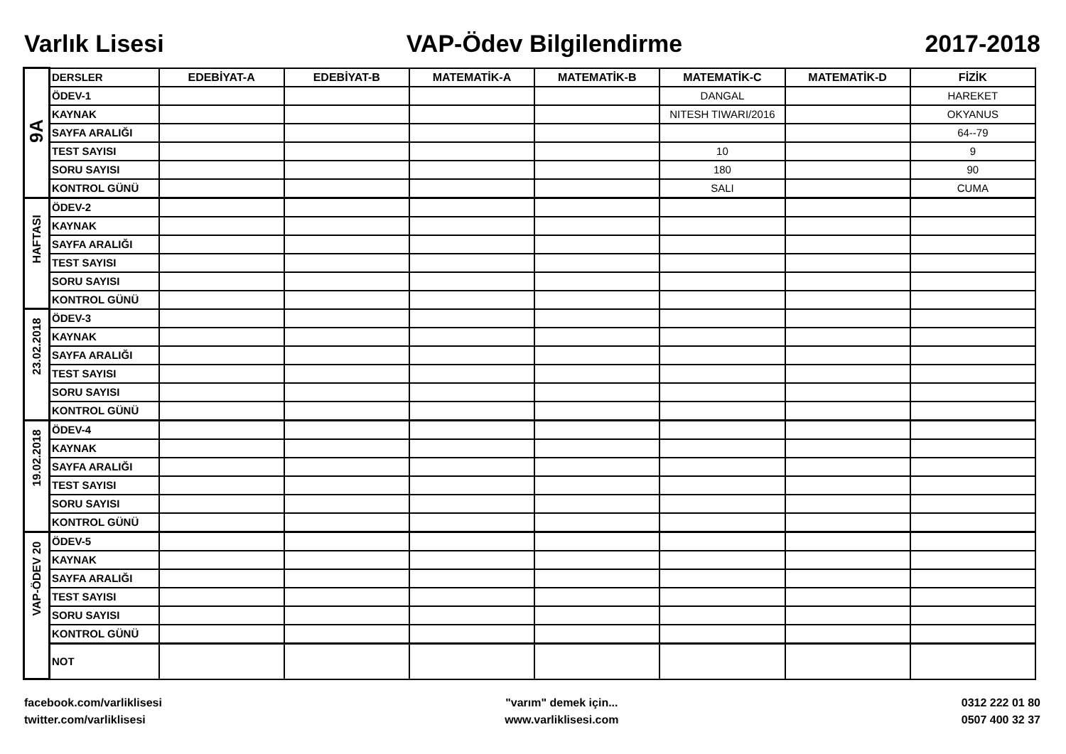Varlık Lisesi VAP-Ödev Bilgilendirme 2017-2018
| 9A | DERSLER | EDEBİYAT-A | EDEBİYAT-B | MATEMATİK-A | MATEMATİK-B | MATEMATİK-C | MATEMATİK-D | FİZİK |
| | ÖDEV-1 | | | | | DANGAL | | HAREKET |
| | KAYNAK | | | | | NITESH TIWARI/2016 | | OKYANUS |
| | SAYFA ARALIĞI | | | | | | | 64--79 |
| | TEST SAYISI | | | | | 10 | | 9 |
| | SORU SAYISI | | | | | 180 | | 90 |
| | KONTROL GÜNÜ | | | | | SALI | | CUMA |
| HAFTASI | ÖDEV-2 | | | | | | | |
| | KAYNAK | | | | | | | |
| | SAYFA ARALIĞI | | | | | | | |
| | TEST SAYISI | | | | | | | |
| | SORU SAYISI | | | | | | | |
| | KONTROL GÜNÜ | | | | | | | |
| 23.02.2018 | ÖDEV-3 | | | | | | | |
| | KAYNAK | | | | | | | |
| | SAYFA ARALIĞI | | | | | | | |
| | TEST SAYISI | | | | | | | |
| | SORU SAYISI | | | | | | | |
| | KONTROL GÜNÜ | | | | | | | |
| 19.02.2018 | ÖDEV-4 | | | | | | | |
| | KAYNAK | | | | | | | |
| | SAYFA ARALIĞI | | | | | | | |
| | TEST SAYISI | | | | | | | |
| | SORU SAYISI | | | | | | | |
| | KONTROL GÜNÜ | | | | | | | |
| VAP-ÖDEV 20 | ÖDEV-5 | | | | | | | |
| | KAYNAK | | | | | | | |
| | SAYFA ARALIĞI | | | | | | | |
| | TEST SAYISI | | | | | | | |
| | SORU SAYISI | | | | | | | |
| | KONTROL GÜNÜ | | | | | | | |
| | NOT | | | | | | | |
facebook.com/varliklisesi
twitter.com/varliklisesi
"varım" demek için...
www.varliklisesi.com
0312 222 01 80
0507 400 32 37